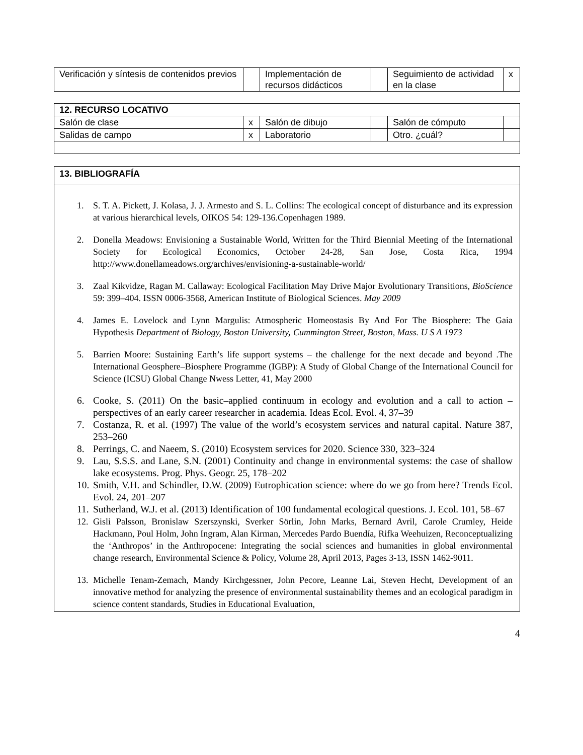| Verificación y síntesis de contenidos previos | | Implementación de recursos didácticos | | Seguimiento de actividad en la clase | x |
| 12. RECURSO LOCATIVO | | | | | |
| Salón de clase | x | Salón de dibujo | | Salón de cómputo | |
| Salidas de campo | x | Laboratorio | | Otro. ¿cuál? | |
13. BIBLIOGRAFÍA
1. S. T. A. Pickett, J. Kolasa, J. J. Armesto and S. L. Collins: The ecological concept of disturbance and its expression at various hierarchical levels, OIKOS 54: 129-136.Copenhagen 1989.
2. Donella Meadows: Envisioning a Sustainable World, Written for the Third Biennial Meeting of the International Society for Ecological Economics, October 24-28, San Jose, Costa Rica, 1994 http://www.donellameadows.org/archives/envisioning-a-sustainable-world/
3. Zaal Kikvidze, Ragan M. Callaway: Ecological Facilitation May Drive Major Evolutionary Transitions, BioScience 59: 399–404. ISSN 0006-3568, American Institute of Biological Sciences. May 2009
4. James E. Lovelock and Lynn Margulis: Atmospheric Homeostasis By And For The Biosphere: The Gaia Hypothesis Department of Biology, Boston University, Cummington Street, Boston, Mass. U S A 1973
5. Barrien Moore: Sustaining Earth’s life support systems – the challenge for the next decade and beyond .The International Geosphere–Biosphere Programme (IGBP): A Study of Global Change of the International Council for Science (ICSU) Global Change Nwess Letter, 41, May 2000
6. Cooke, S. (2011) On the basic–applied continuum in ecology and evolution and a call to action – perspectives of an early career researcher in academia. Ideas Ecol. Evol. 4, 37–39
7. Costanza, R. et al. (1997) The value of the world’s ecosystem services and natural capital. Nature 387, 253–260
8. Perrings, C. and Naeem, S. (2010) Ecosystem services for 2020. Science 330, 323–324
9. Lau, S.S.S. and Lane, S.N. (2001) Continuity and change in environmental systems: the case of shallow lake ecosystems. Prog. Phys. Geogr. 25, 178–202
10. Smith, V.H. and Schindler, D.W. (2009) Eutrophication science: where do we go from here? Trends Ecol. Evol. 24, 201–207
11. Sutherland, W.J. et al. (2013) Identification of 100 fundamental ecological questions. J. Ecol. 101, 58–67
12. Gisli Palsson, Bronislaw Szerszynski, Sverker Sörlin, John Marks, Bernard Avril, Carole Crumley, Heide Hackmann, Poul Holm, John Ingram, Alan Kirman, Mercedes Pardo Buendía, Rifka Weehuizen, Reconceptualizing the ‘Anthropos’ in the Anthropocene: Integrating the social sciences and humanities in global environmental change research, Environmental Science & Policy, Volume 28, April 2013, Pages 3-13, ISSN 1462-9011.
13. Michelle Tenam-Zemach, Mandy Kirchgessner, John Pecore, Leanne Lai, Steven Hecht, Development of an innovative method for analyzing the presence of environmental sustainability themes and an ecological paradigm in science content standards, Studies in Educational Evaluation,
4